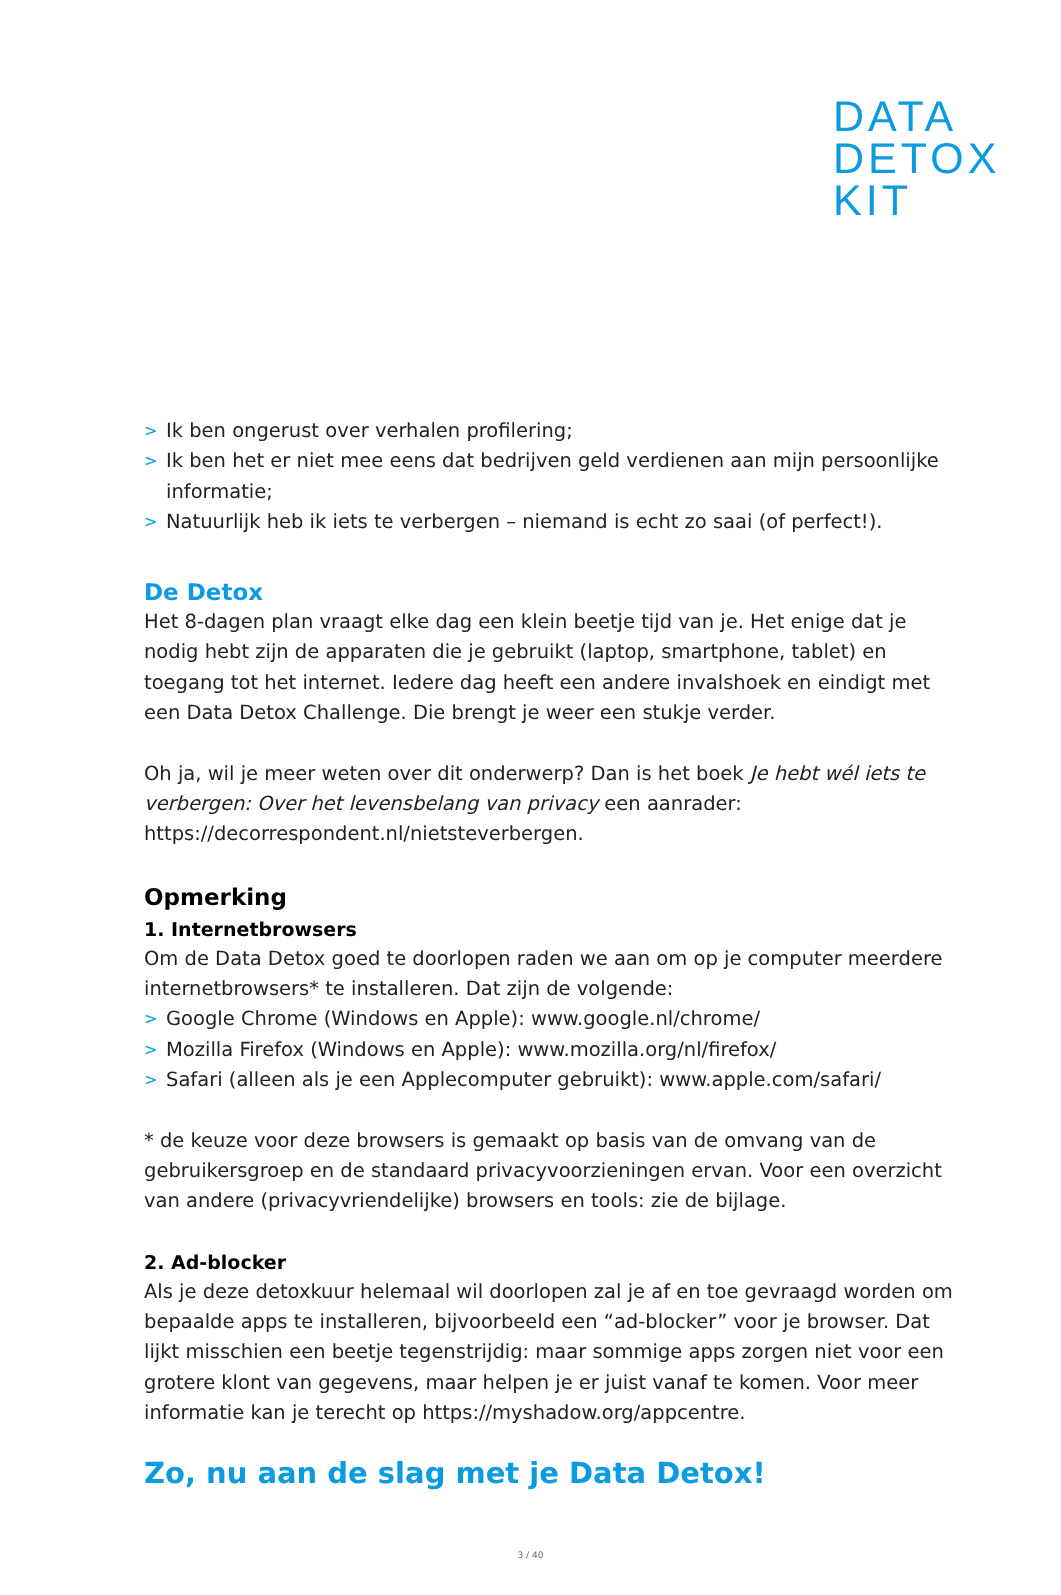DATA
DETOX
KIT
> Ik ben ongerust over verhalen profilering;
> Ik ben het er niet mee eens dat bedrijven geld verdienen aan mijn persoonlijke informatie;
> Natuurlijk heb ik iets te verbergen – niemand is echt zo saai (of perfect!).
De Detox
Het 8-dagen plan vraagt elke dag een klein beetje tijd van je. Het enige dat je nodig hebt zijn de apparaten die je gebruikt (laptop, smartphone, tablet) en toegang tot het internet. Iedere dag heeft een andere invalshoek en eindigt met een Data Detox Challenge. Die brengt je weer een stukje verder.
Oh ja, wil je meer weten over dit onderwerp? Dan is het boek Je hebt wél iets te verbergen: Over het levensbelang van privacy een aanrader: https://decorrespondent.nl/nietsteverbergen.
Opmerking
1. Internetbrowsers
Om de Data Detox goed te doorlopen raden we aan om op je computer meerdere internetbrowsers* te installeren. Dat zijn de volgende:
> Google Chrome (Windows en Apple): www.google.nl/chrome/
> Mozilla Firefox (Windows en Apple): www.mozilla.org/nl/firefox/
> Safari (alleen als je een Applecomputer gebruikt): www.apple.com/safari/
* de keuze voor deze browsers is gemaakt op basis van de omvang van de gebruikersgroep en de standaard privacyvoorzieningen ervan. Voor een overzicht van andere (privacyvriendelijke) browsers en tools: zie de bijlage.
2. Ad-blocker
Als je deze detoxkuur helemaal wil doorlopen zal je af en toe gevraagd worden om bepaalde apps te installeren, bijvoorbeeld een “ad-blocker” voor je browser. Dat lijkt misschien een beetje tegenstrijdig: maar sommige apps zorgen niet voor een grotere klont van gegevens, maar helpen je er juist vanaf te komen. Voor meer informatie kan je terecht op https://myshadow.org/appcentre.
Zo, nu aan de slag met je Data Detox!
3 / 40